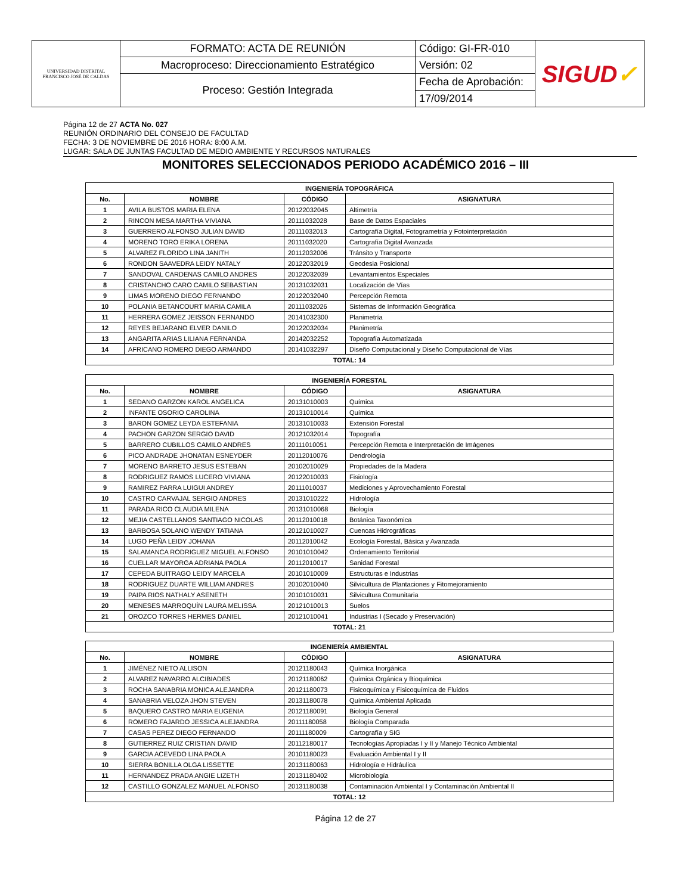| UNIVERSIDAD DISTRITAL FRANCISCO JOSÉ DE CALDAS | FORMATO: ACTA DE REUNIÓN | Código: GI-FR-010 | SIGUD ✓ |
| | Macroproceso: Direccionamiento Estratégico | Versión: 02 | |
| | Proceso: Gestión Integrada | Fecha de Aprobación: | |
| | | 17/09/2014 | |
Página 12 de 27 ACTA No. 027
REUNIÓN ORDINARIO DEL CONSEJO DE FACULTAD
FECHA: 3 DE NOVIEMBRE DE 2016 HORA: 8:00 A.M.
LUGAR: SALA DE JUNTAS FACULTAD DE MEDIO AMBIENTE Y RECURSOS NATURALES
MONITORES SELECCIONADOS PERIODO ACADÉMICO 2016 – III
| INGENIERÍA TOPOGRÁFICA | | | |
| --- | --- | --- | --- |
| No. | NOMBRE | CÓDIGO | ASIGNATURA |
| 1 | AVILA BUSTOS MARIA ELENA | 20122032045 | Altimetría |
| 2 | RINCON MESA MARTHA VIVIANA | 20111032028 | Base de Datos Espaciales |
| 3 | GUERRERO ALFONSO JULIAN DAVID | 20111032013 | Cartografía Digital, Fotogrametría y Fotointerpretación |
| 4 | MORENO TORO ERIKA LORENA | 20111032020 | Cartografía Digital Avanzada |
| 5 | ALVAREZ FLORIDO LINA JANITH | 20112032006 | Tránsito y Transporte |
| 6 | RONDON SAAVEDRA LEIDY NATALY | 20122032019 | Geodesia Posicional |
| 7 | SANDOVAL CARDENAS CAMILO ANDRES | 20122032039 | Levantamientos Especiales |
| 8 | CRISTANCHO CARO CAMILO SEBASTIAN | 20131032031 | Localización de Vías |
| 9 | LIMAS MORENO DIEGO FERNANDO | 20122032040 | Percepción Remota |
| 10 | POLANIA BETANCOURT MARIA CAMILA | 20111032026 | Sistemas de Información Geográfica |
| 11 | HERRERA GOMEZ JEISSON FERNANDO | 20141032300 | Planimetría |
| 12 | REYES BEJARANO ELVER DANILO | 20122032034 | Planimetría |
| 13 | ANGARITA ARIAS LILIANA FERNANDA | 20142032252 | Topografía Automatizada |
| 14 | AFRICANO ROMERO DIEGO ARMANDO | 20141032297 | Diseño Computacional y Diseño Computacional de Vías |
| TOTAL: 14 | | | |
| INGENIERÍA FORESTAL | | | |
| --- | --- | --- | --- |
| No. | NOMBRE | CÓDIGO | ASIGNATURA |
| 1 | SEDANO GARZON KAROL ANGELICA | 20131010003 | Química |
| 2 | INFANTE OSORIO CAROLINA | 20131010014 | Química |
| 3 | BARON GOMEZ LEYDA ESTEFANIA | 20131010033 | Extensión Forestal |
| 4 | PACHON GARZON SERGIO DAVID | 20121032014 | Topografía |
| 5 | BARRERO CUBILLOS CAMILO ANDRES | 20111010051 | Percepción Remota e Interpretación de Imágenes |
| 6 | PICO ANDRADE JHONATAN ESNEYDER | 20112010076 | Dendrología |
| 7 | MORENO BARRETO JESUS ESTEBAN | 20102010029 | Propiedades de la Madera |
| 8 | RODRIGUEZ RAMOS LUCERO VIVIANA | 20122010033 | Fisiología |
| 9 | RAMIREZ PARRA LUIGUI ANDREY | 20111010037 | Mediciones y Aprovechamiento Forestal |
| 10 | CASTRO CARVAJAL SERGIO ANDRES | 20131010222 | Hidrología |
| 11 | PARADA RICO CLAUDIA MILENA | 20131010068 | Biología |
| 12 | MEJIA CASTELLANOS SANTIAGO NICOLAS | 20112010018 | Botánica Taxonómica |
| 13 | BARBOSA SOLANO WENDY TATIANA | 20121010027 | Cuencas Hidrográficas |
| 14 | LUGO PEÑA LEIDY JOHANA | 20112010042 | Ecología Forestal, Básica y Avanzada |
| 15 | SALAMANCA RODRIGUEZ MIGUEL ALFONSO | 20101010042 | Ordenamiento Territorial |
| 16 | CUELLAR MAYORGA ADRIANA PAOLA | 20112010017 | Sanidad Forestal |
| 17 | CEPEDA BUITRAGO LEIDY MARCELA | 20101010009 | Estructuras e Industrias |
| 18 | RODRIGUEZ DUARTE WILLIAM ANDRES | 20102010040 | Silvicultura de Plantaciones y Fitomejoramiento |
| 19 | PAIPA RIOS NATHALY ASENETH | 20101010031 | Silvicultura Comunitaria |
| 20 | MENESES MARROQUÍN LAURA MELISSA | 20121010013 | Suelos |
| 21 | OROZCO TORRES HERMES DANIEL | 20121010041 | Industrias I (Secado y Preservación) |
| TOTAL: 21 | | | |
| INGENIERÍA AMBIENTAL | | | |
| --- | --- | --- | --- |
| No. | NOMBRE | CÓDIGO | ASIGNATURA |
| 1 | JIMÉNEZ NIETO ALLISON | 20121180043 | Química Inorgánica |
| 2 | ALVAREZ NAVARRO ALCIBIADES | 20121180062 | Química Orgánica y Bioquímica |
| 3 | ROCHA SANABRIA MONICA ALEJANDRA | 20121180073 | Fisicoquímica y Fisicoquímica de Fluidos |
| 4 | SANABRIA VELOZA JHON STEVEN | 20131180078 | Química Ambiental Aplicada |
| 5 | BAQUERO CASTRO MARIA EUGENIA | 20121180091 | Biología General |
| 6 | ROMERO FAJARDO JESSICA ALEJANDRA | 20111180058 | Biología Comparada |
| 7 | CASAS PEREZ DIEGO FERNANDO | 20111180009 | Cartografía y SIG |
| 8 | GUTIERREZ RUIZ CRISTIAN DAVID | 20112180017 | Tecnologías Apropiadas I y II y Manejo Técnico Ambiental |
| 9 | GARCIA ACEVEDO LINA PAOLA | 20101180023 | Evaluación Ambiental I y II |
| 10 | SIERRA BONILLA OLGA LISSETTE | 20131180063 | Hidrología e Hidráulica |
| 11 | HERNANDEZ PRADA ANGIE LIZETH | 20131180402 | Microbiología |
| 12 | CASTILLO GONZALEZ MANUEL ALFONSO | 20131180038 | Contaminación Ambiental I y Contaminación Ambiental II |
| TOTAL: 12 | | | |
Página 12 de 27